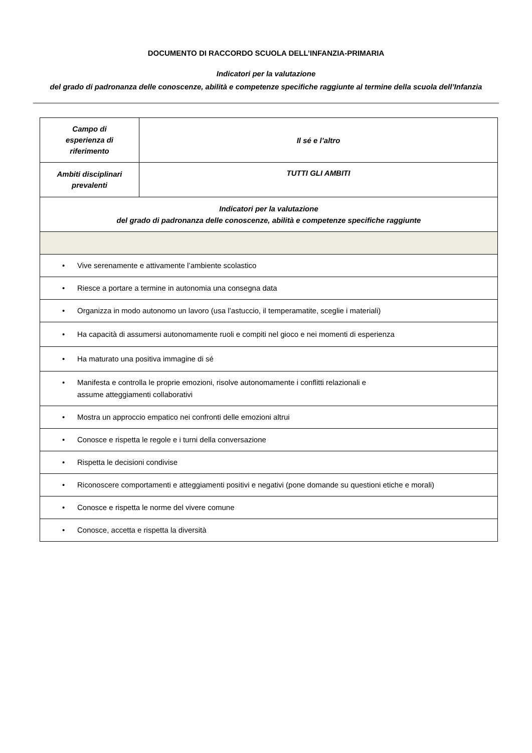DOCUMENTO DI RACCORDO SCUOLA DELL’INFANZIA-PRIMARIA
Indicatori per la valutazione
del grado di padronanza delle conoscenze, abilità e competenze specifiche raggiunte al termine della scuola dell’Infanzia
| Campo di esperienza di riferimento | Il sé e l’altro |
| Ambiti disciplinari prevalenti | TUTTI GLI AMBITI |
| Indicatori per la valutazione del grado di padronanza delle conoscenze, abilità e competenze specifiche raggiunte | |
| • Vive serenamente e attivamente l’ambiente scolastico | |
| • Riesce a portare a termine in autonomia una consegna data | |
| • Organizza in modo autonomo un lavoro (usa l’astuccio, il temperamatite, sceglie i materiali) | |
| • Ha capacità di assumersi autonomamente ruoli e compiti nel gioco e nei momenti di esperienza | |
| • Ha maturato una positiva immagine di sé | |
| • Manifesta e controlla le proprie emozioni, risolve autonomamente i conflitti relazionali e assume atteggiamenti collaborativi | |
| • Mostra un approccio empatico nei confronti delle emozioni altrui | |
| • Conosce e rispetta le regole e i turni della conversazione | |
| • Rispetta le decisioni condivise | |
| • Riconoscere comportamenti e atteggiamenti positivi e negativi (pone domande su questioni etiche e morali) | |
| • Conosce e rispetta le norme del vivere comune | |
| • Conosce, accetta e rispetta la diversità | |